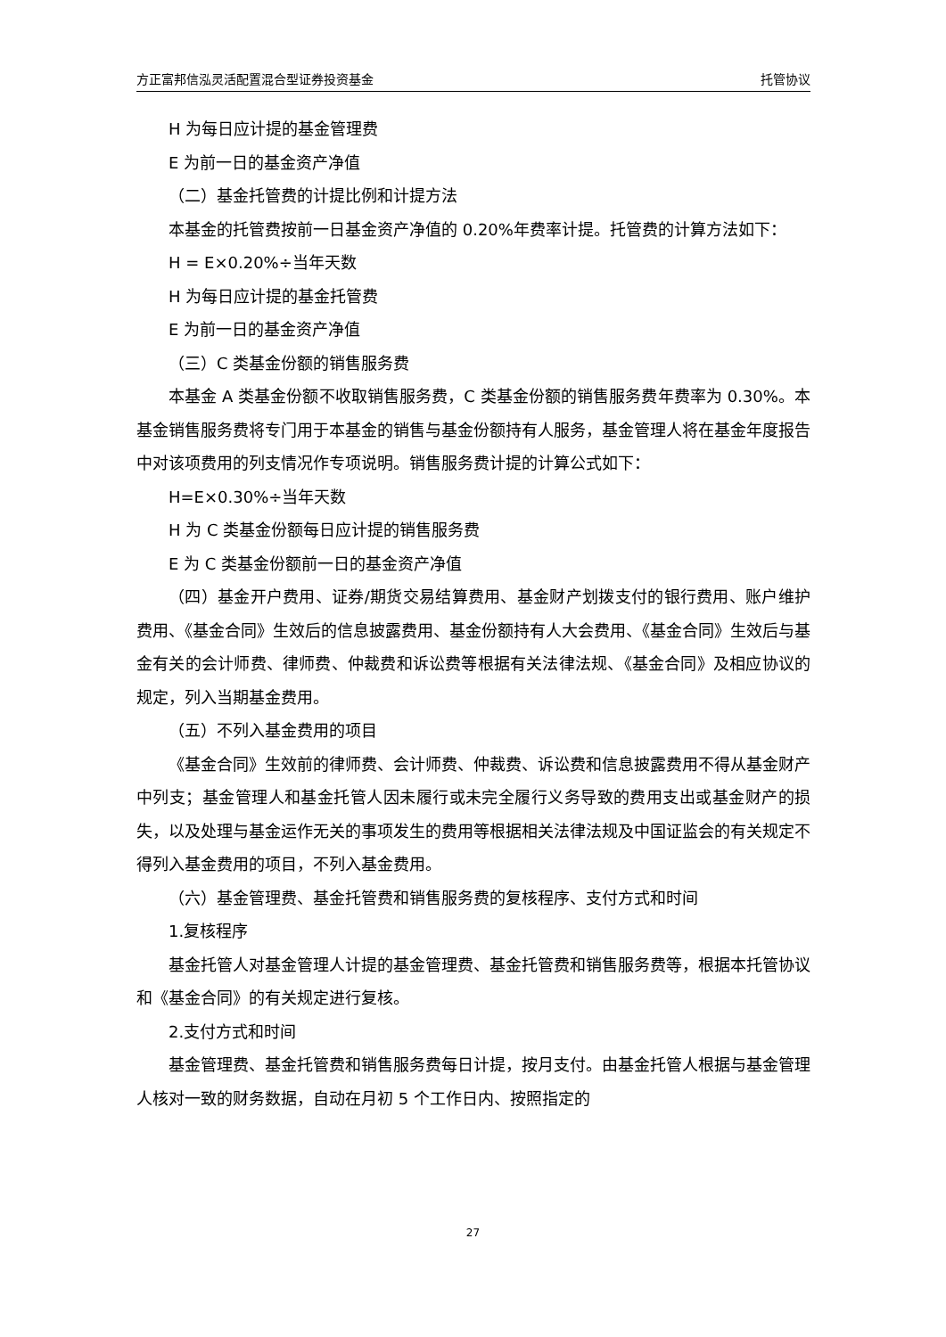方正富邦信泓灵活配置混合型证券投资基金 托管协议
H 为每日应计提的基金管理费
E 为前一日的基金资产净值
（二）基金托管费的计提比例和计提方法
本基金的托管费按前一日基金资产净值的 0.20%年费率计提。托管费的计算方法如下：
H = E×0.20%÷当年天数
H 为每日应计提的基金托管费
E 为前一日的基金资产净值
（三）C 类基金份额的销售服务费
本基金 A 类基金份额不收取销售服务费，C 类基金份额的销售服务费年费率为 0.30%。本基金销售服务费将专门用于本基金的销售与基金份额持有人服务，基金管理人将在基金年度报告中对该项费用的列支情况作专项说明。销售服务费计提的计算公式如下：
H=E×0.30%÷当年天数
H 为 C 类基金份额每日应计提的销售服务费
E 为 C 类基金份额前一日的基金资产净值
（四）基金开户费用、证券/期货交易结算费用、基金财产划拨支付的银行费用、账户维护费用、《基金合同》生效后的信息披露费用、基金份额持有人大会费用、《基金合同》生效后与基金有关的会计师费、律师费、仲裁费和诉讼费等根据有关法律法规、《基金合同》及相应协议的规定，列入当期基金费用。
（五）不列入基金费用的项目
《基金合同》生效前的律师费、会计师费、仲裁费、诉讼费和信息披露费用不得从基金财产中列支；基金管理人和基金托管人因未履行或未完全履行义务导致的费用支出或基金财产的损失，以及处理与基金运作无关的事项发生的费用等根据相关法律法规及中国证监会的有关规定不得列入基金费用的项目，不列入基金费用。
（六）基金管理费、基金托管费和销售服务费的复核程序、支付方式和时间
1.复核程序
基金托管人对基金管理人计提的基金管理费、基金托管费和销售服务费等，根据本托管协议和《基金合同》的有关规定进行复核。
2.支付方式和时间
基金管理费、基金托管费和销售服务费每日计提，按月支付。由基金托管人根据与基金管理人核对一致的财务数据，自动在月初 5 个工作日内、按照指定的
27